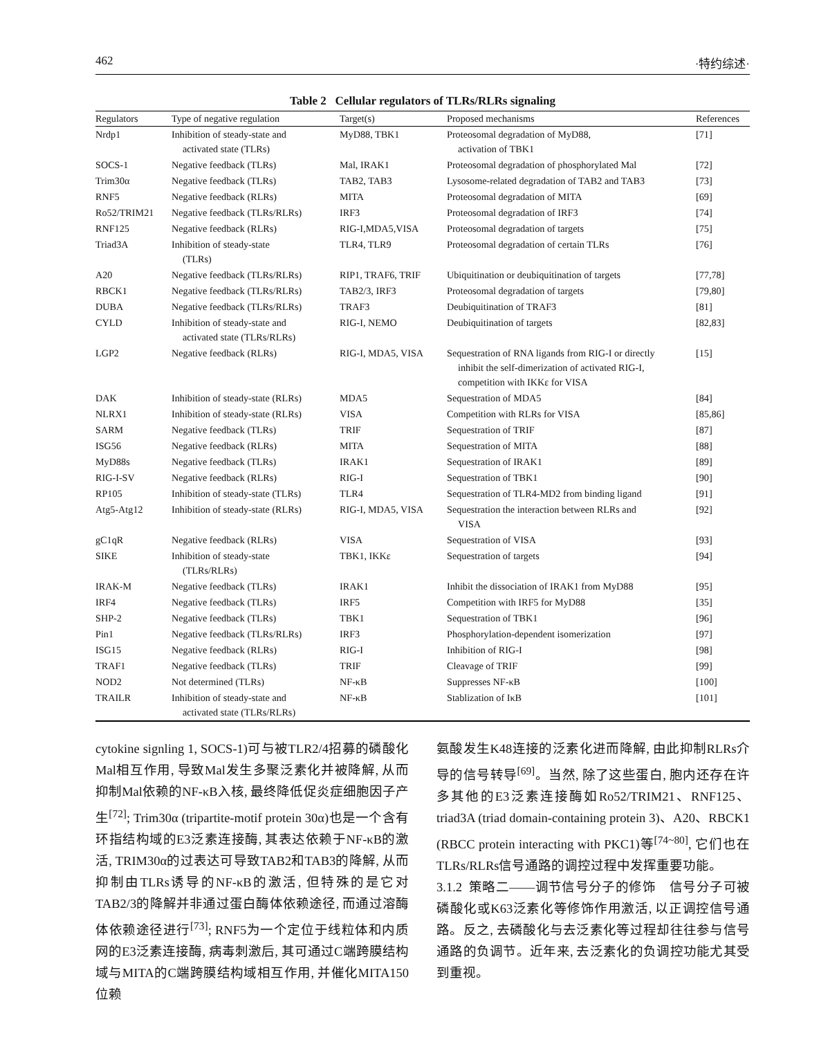462 ·特约综述·
Table 2 Cellular regulators of TLRs/RLRs signaling
| Regulators | Type of negative regulation | Target(s) | Proposed mechanisms | References |
| --- | --- | --- | --- | --- |
| Nrdp1 | Inhibition of steady-state and activated state (TLRs) | MyD88, TBK1 | Proteosomal degradation of MyD88, activation of TBK1 | [71] |
| SOCS-1 | Negative feedback (TLRs) | Mal, IRAK1 | Proteosomal degradation of phosphorylated Mal | [72] |
| Trim30α | Negative feedback (TLRs) | TAB2, TAB3 | Lysosome-related degradation of TAB2 and TAB3 | [73] |
| RNF5 | Negative feedback (RLRs) | MITA | Proteosomal degradation of MITA | [69] |
| Ro52/TRIM21 | Negative feedback (TLRs/RLRs) | IRF3 | Proteosomal degradation of IRF3 | [74] |
| RNF125 | Negative feedback (RLRs) | RIG-I,MDA5,VISA | Proteosomal degradation of targets | [75] |
| Triad3A | Inhibition of steady-state (TLRs) | TLR4, TLR9 | Proteosomal degradation of certain TLRs | [76] |
| A20 | Negative feedback (TLRs/RLRs) | RIP1, TRAF6, TRIF | Ubiquitination or deubiquitination of targets | [77,78] |
| RBCK1 | Negative feedback (TLRs/RLRs) | TAB2/3, IRF3 | Proteosomal degradation of targets | [79,80] |
| DUBA | Negative feedback (TLRs/RLRs) | TRAF3 | Deubiquitination of TRAF3 | [81] |
| CYLD | Inhibition of steady-state and activated state (TLRs/RLRs) | RIG-I, NEMO | Deubiquitination of targets | [82,83] |
| LGP2 | Negative feedback (RLRs) | RIG-I, MDA5, VISA | Sequestration of RNA ligands from RIG-I or directly inhibit the self-dimerization of activated RIG-I, competition with IKKε for VISA | [15] |
| DAK | Inhibition of steady-state (RLRs) | MDA5 | Sequestration of MDA5 | [84] |
| NLRX1 | Inhibition of steady-state (RLRs) | VISA | Competition with RLRs for VISA | [85,86] |
| SARM | Negative feedback (TLRs) | TRIF | Sequestration of TRIF | [87] |
| ISG56 | Negative feedback (RLRs) | MITA | Sequestration of MITA | [88] |
| MyD88s | Negative feedback (TLRs) | IRAK1 | Sequestration of IRAK1 | [89] |
| RIG-I-SV | Negative feedback (RLRs) | RIG-I | Sequestration of TBK1 | [90] |
| RP105 | Inhibition of steady-state (TLRs) | TLR4 | Sequestration of TLR4-MD2 from binding ligand | [91] |
| Atg5-Atg12 | Inhibition of steady-state (RLRs) | RIG-I, MDA5, VISA | Sequestration the interaction between RLRs and VISA | [92] |
| gC1qR | Negative feedback (RLRs) | VISA | Sequestration of VISA | [93] |
| SIKE | Inhibition of steady-state (TLRs/RLRs) | TBK1, IKKε | Sequestration of targets | [94] |
| IRAK-M | Negative feedback (TLRs) | IRAK1 | Inhibit the dissociation of IRAK1 from MyD88 | [95] |
| IRF4 | Negative feedback (TLRs) | IRF5 | Competition with IRF5 for MyD88 | [35] |
| SHP-2 | Negative feedback (TLRs) | TBK1 | Sequestration of TBK1 | [96] |
| Pin1 | Negative feedback (TLRs/RLRs) | IRF3 | Phosphorylation-dependent isomerization | [97] |
| ISG15 | Negative feedback (RLRs) | RIG-I | Inhibition of RIG-I | [98] |
| TRAF1 | Negative feedback (TLRs) | TRIF | Cleavage of TRIF | [99] |
| NOD2 | Not determined (TLRs) | NF-κB | Suppresses NF-κB | [100] |
| TRAILR | Inhibition of steady-state and activated state (TLRs/RLRs) | NF-κB | Stablization of IκB | [101] |
cytokine signling 1, SOCS-1)可与被TLR2/4招募的磷酸化Mal相互作用, 导致Mal发生多聚泛素化并被降解, 从而抑制Mal依赖的NF-κB入核, 最终降低促炎症细胞因子产生<sup>[72]</sup>; Trim30α (tripartite-motif protein 30α)也是一个含有环指结构域的E3泛素连接酶, 其表达依赖于NF-κB的激活, TRIM30α的过表达可导致TAB2和TAB3的降解, 从而抑制由TLRs诱导的NF-κB的激活, 但特殊的是它对TAB2/3的降解并非通过蛋白酶体依赖途径, 而通过溶酶体依赖途径进行<sup>[73]</sup>; RNF5为一个定位于线粒体和内质网的E3泛素连接酶, 病毒刺激后, 其可通过C端跨膜结构域与MITA的C端跨膜结构域相互作用, 并催化MITA150位赖
氨酸发生K48连接的泛素化进而降解, 由此抑制RLRs介导的信号转导<sup>[69]</sup>。当然, 除了这些蛋白, 胞内还存在许多其他的E3泛素连接酶如Ro52/TRIM21、RNF125、triad3A (triad domain-containing protein 3)、A20、RBCK1 (RBCC protein interacting with PKC1)等<sup>[74~80]</sup>, 它们也在TLRs/RLRs信号通路的调控过程中发挥重要功能。
3.1.2 策略二——调节信号分子的修饰 信号分子可被磷酸化或K63泛素化等修饰作用激活, 以正调控信号通路。反之, 去磷酸化与去泛素化等过程却往往参与信号通路的负调节。近年来, 去泛素化的负调控功能尤其受到重视。